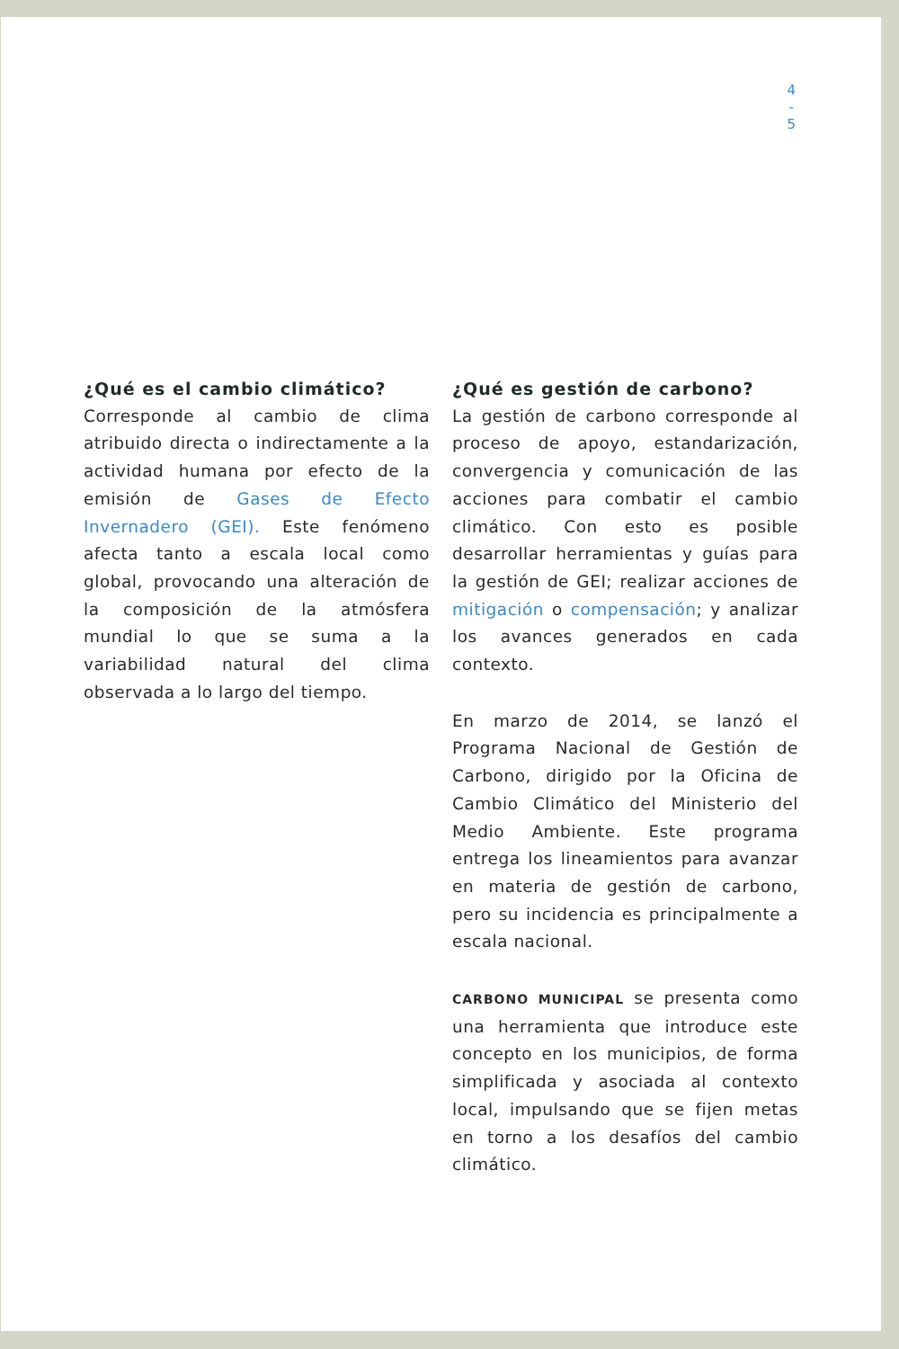4
-
5
¿Qué es el cambio climático?
Corresponde al cambio de clima atribuido directa o indirectamente a la actividad humana por efecto de la emisión de Gases de Efecto Invernadero (GEI). Este fenómeno afecta tanto a escala local como global, provocando una alteración de la composición de la atmósfera mundial lo que se suma a la variabilidad natural del clima observada a lo largo del tiempo.
¿Qué es gestión de carbono?
La gestión de carbono corresponde al proceso de apoyo, estandarización, convergencia y comunicación de las acciones para combatir el cambio climático. Con esto es posible desarrollar herramientas y guías para la gestión de GEI; realizar acciones de mitigación o compensación; y analizar los avances generados en cada contexto.
En marzo de 2014, se lanzó el Programa Nacional de Gestión de Carbono, dirigido por la Oficina de Cambio Climático del Ministerio del Medio Ambiente. Este programa entrega los lineamientos para avanzar en materia de gestión de carbono, pero su incidencia es principalmente a escala nacional.
CARBONO MUNICIPAL se presenta como una herramienta que introduce este concepto en los municipios, de forma simplificada y asociada al contexto local, impulsando que se fijen metas en torno a los desafíos del cambio climático.